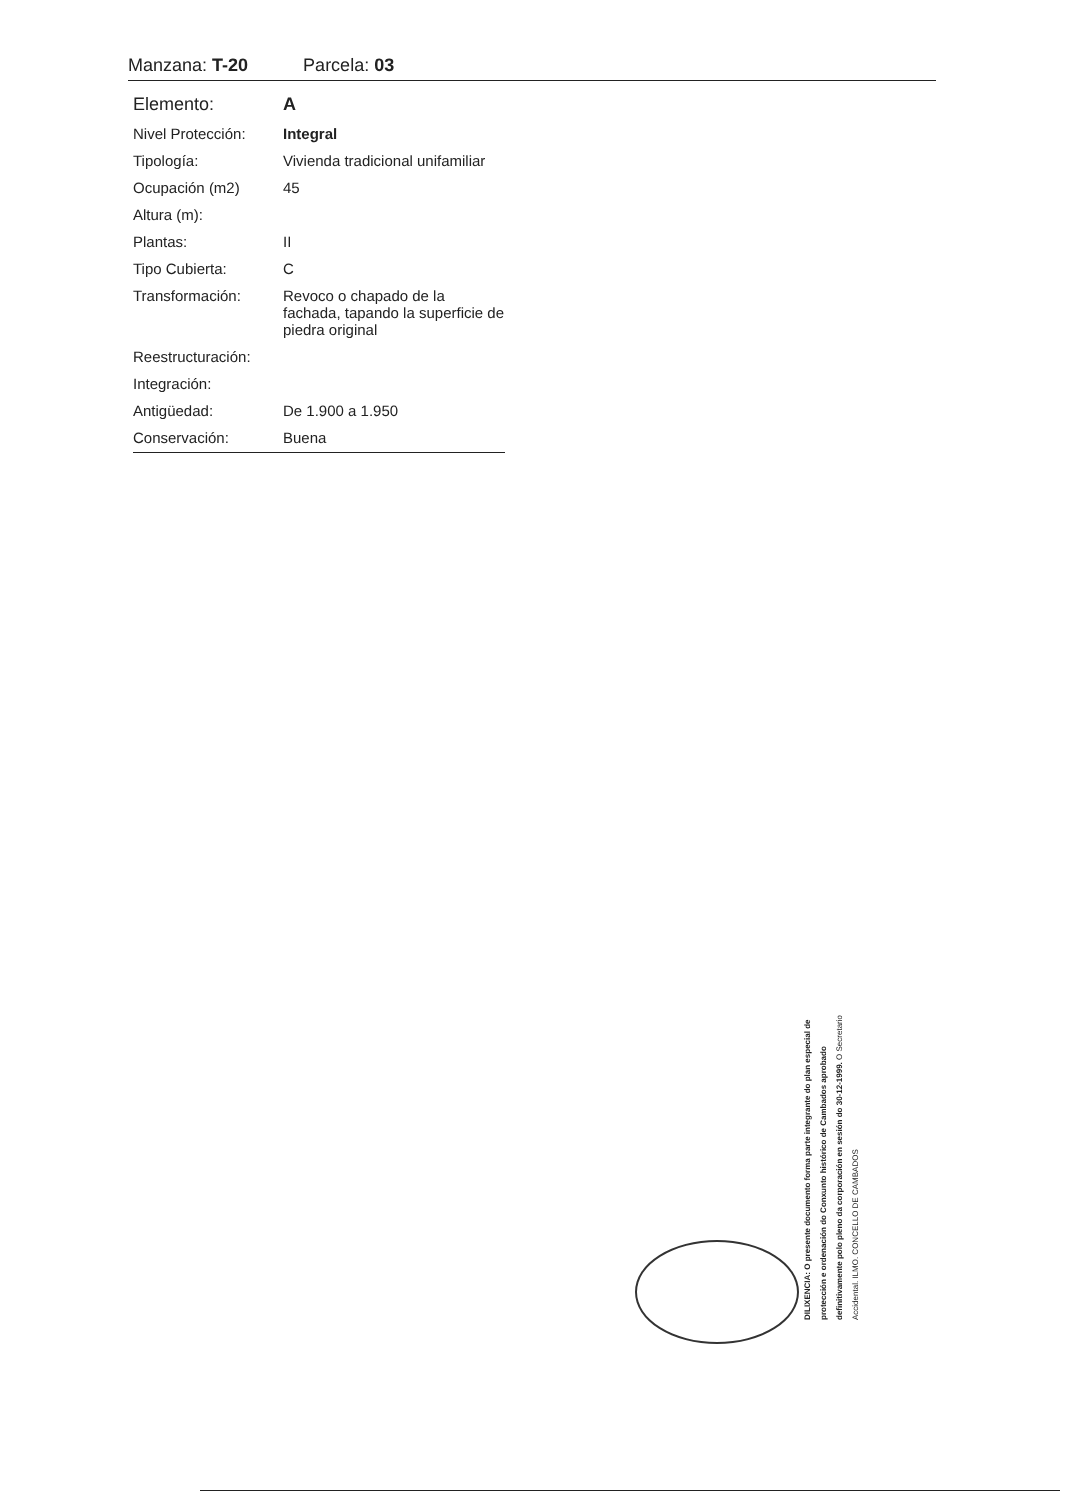Manzana: T-20 Parcela: 03
| Elemento: | A |
| Nivel Protección: | Integral |
| Tipología: | Vivienda tradicional unifamiliar |
| Ocupación (m2) | 45 |
| Altura (m): | |
| Plantas: | II |
| Tipo Cubierta: | C |
| Transformación: | Revoco o chapado de la fachada, tapando la superficie de piedra original |
| Reestructuración: | |
| Integración: | |
| Antigüedad: | De 1.900 a 1.950 |
| Conservación: | Buena |
DILIXENCIA: O presente documento forma parte integrante do plan especial de protección e ordenación do Conxunto histórico de Cambados aprobado definitivamente polo pleno da corporación en sesión do 30-12-1999. O Secretario Accidental. ILMO. CONCELLO DE CAMBADOS